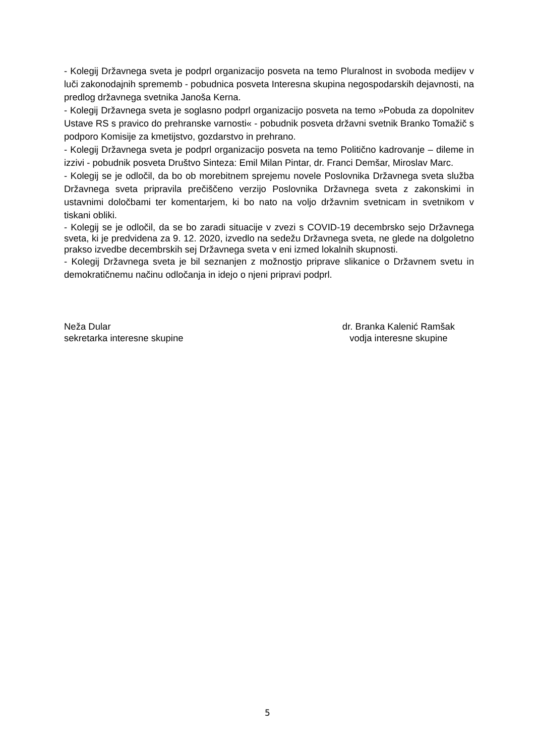- Kolegij Državnega sveta je podprl organizacijo posveta na temo Pluralnost in svoboda medijev v luči zakonodajnih sprememb - pobudnica posveta Interesna skupina negospodarskih dejavnosti, na predlog državnega svetnika Janoša Kerna.
- Kolegij Državnega sveta je soglasno podprl organizacijo posveta na temo »Pobuda za dopolnitev Ustave RS s pravico do prehranske varnosti« - pobudnik posveta državni svetnik Branko Tomažič s podporo Komisije za kmetijstvo, gozdarstvo in prehrano.
- Kolegij Državnega sveta je podprl organizacijo posveta na temo Politično kadrovanje – dileme in izzivi - pobudnik posveta Društvo Sinteza: Emil Milan Pintar, dr. Franci Demšar, Miroslav Marc.
- Kolegij se je odločil, da bo ob morebitnem sprejemu novele Poslovnika Državnega sveta služba Državnega sveta pripravila prečiščeno verzijo Poslovnika Državnega sveta z zakonskimi in ustavnimi določbami ter komentarjem, ki bo nato na voljo državnim svetnicam in svetnikom v tiskani obliki.
- Kolegij se je odločil, da se bo zaradi situacije v zvezi s COVID-19 decembrsko sejo Državnega sveta, ki je predvidena za 9. 12. 2020, izvedlo na sedežu Državnega sveta, ne glede na dolgoletno prakso izvedbe decembrskih sej Državnega sveta v eni izmed lokalnih skupnosti.
- Kolegij Državnega sveta je bil seznanjen z možnostjo priprave slikanice o Državnem svetu in demokratičnemu načinu odločanja in idejo o njeni pripravi podprl.
Neža Dular
sekretarka interesne skupine
dr. Branka Kalenić Ramšak
vodja interesne skupine
5